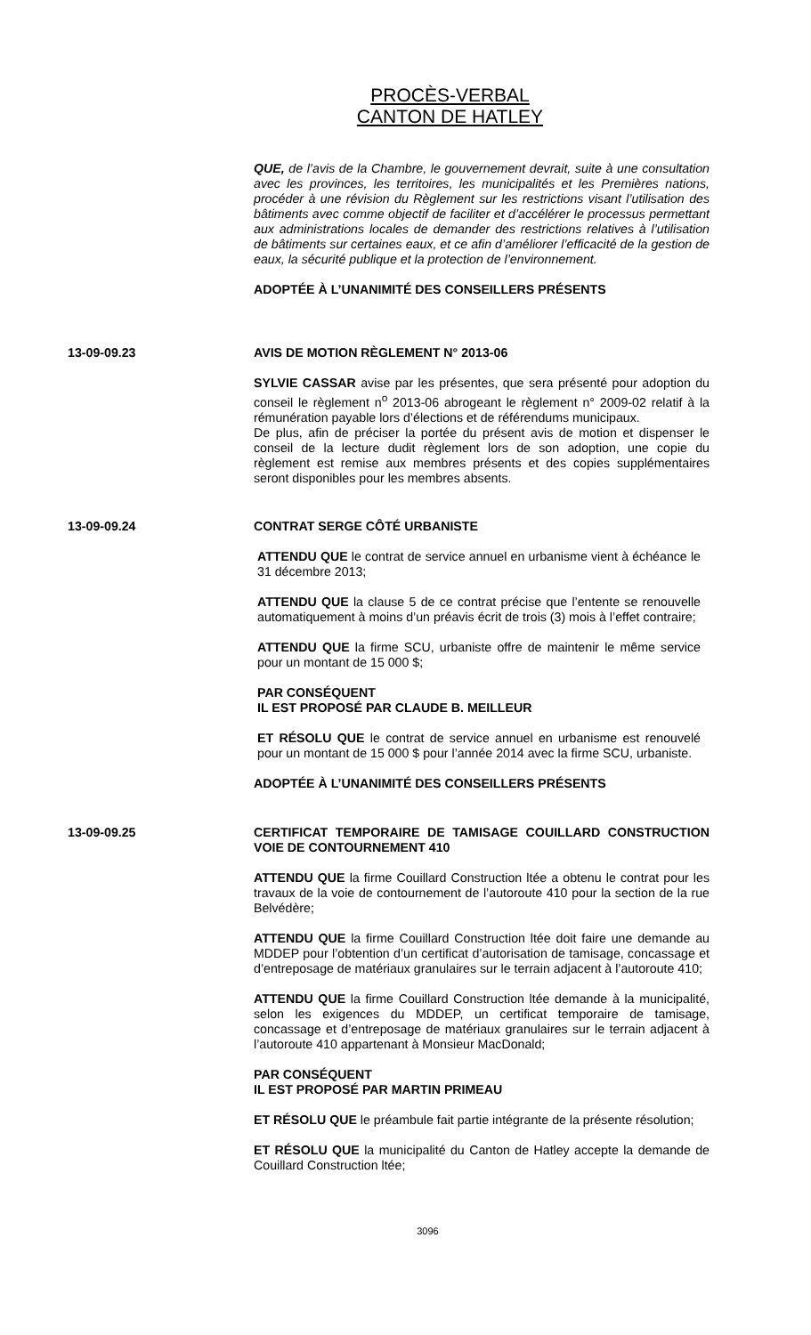PROCÈS-VERBAL
CANTON DE HATLEY
QUE, de l’avis de la Chambre, le gouvernement devrait, suite à une consultation avec les provinces, les territoires, les municipalités et les Premières nations, procéder à une révision du Règlement sur les restrictions visant l’utilisation des bâtiments avec comme objectif de faciliter et d’accélérer le processus permettant aux administrations locales de demander des restrictions relatives à l’utilisation de bâtiments sur certaines eaux, et ce afin d’améliorer l’efficacité de la gestion de eaux, la sécurité publique et la protection de l’environnement.
ADOPTÉE À L’UNANIMITÉ DES CONSEILLERS PRÉSENTS
13-09-09.23 AVIS DE MOTION RÈGLEMENT N° 2013-06
SYLVIE CASSAR avise par les présentes, que sera présenté pour adoption du conseil le règlement n<sup>o</sup> 2013-06 abrogeant le règlement n° 2009-02 relatif à la rémunération payable lors d’élections et de référendums municipaux.
De plus, afin de préciser la portée du présent avis de motion et dispenser le conseil de la lecture dudit règlement lors de son adoption, une copie du règlement est remise aux membres présents et des copies supplémentaires seront disponibles pour les membres absents.
13-09-09.24 CONTRAT SERGE CÔTÉ URBANISTE
ATTENDU QUE le contrat de service annuel en urbanisme vient à échéance le 31 décembre 2013;
ATTENDU QUE la clause 5 de ce contrat précise que l’entente se renouvelle automatiquement à moins d’un préavis écrit de trois (3) mois à l’effet contraire;
ATTENDU QUE la firme SCU, urbaniste offre de maintenir le même service pour un montant de 15 000 $;
PAR CONSÉQUENT
IL EST PROPOSÉ PAR CLAUDE B. MEILLEUR
ET RÉSOLU QUE le contrat de service annuel en urbanisme est renouvelé pour un montant de 15 000 $ pour l’année 2014 avec la firme SCU, urbaniste.
ADOPTÉE À L’UNANIMITÉ DES CONSEILLERS PRÉSENTS
13-09-09.25 CERTIFICAT TEMPORAIRE DE TAMISAGE COUILLARD CONSTRUCTION VOIE DE CONTOURNEMENT 410
ATTENDU QUE la firme Couillard Construction ltée a obtenu le contrat pour les travaux de la voie de contournement de l’autoroute 410 pour la section de la rue Belvédère;
ATTENDU QUE la firme Couillard Construction ltée doit faire une demande au MDDEP pour l’obtention d’un certificat d’autorisation de tamisage, concassage et d’entreposage de matériaux granulaires sur le terrain adjacent à l’autoroute 410;
ATTENDU QUE la firme Couillard Construction ltée demande à la municipalité, selon les exigences du MDDEP, un certificat temporaire de tamisage, concassage et d’entreposage de matériaux granulaires sur le terrain adjacent à l’autoroute 410 appartenant à Monsieur MacDonald;
PAR CONSÉQUENT
IL EST PROPOSÉ PAR MARTIN PRIMEAU
ET RÉSOLU QUE le préambule fait partie intégrante de la présente résolution;
ET RÉSOLU QUE la municipalité du Canton de Hatley accepte la demande de Couillard Construction ltée;
3096